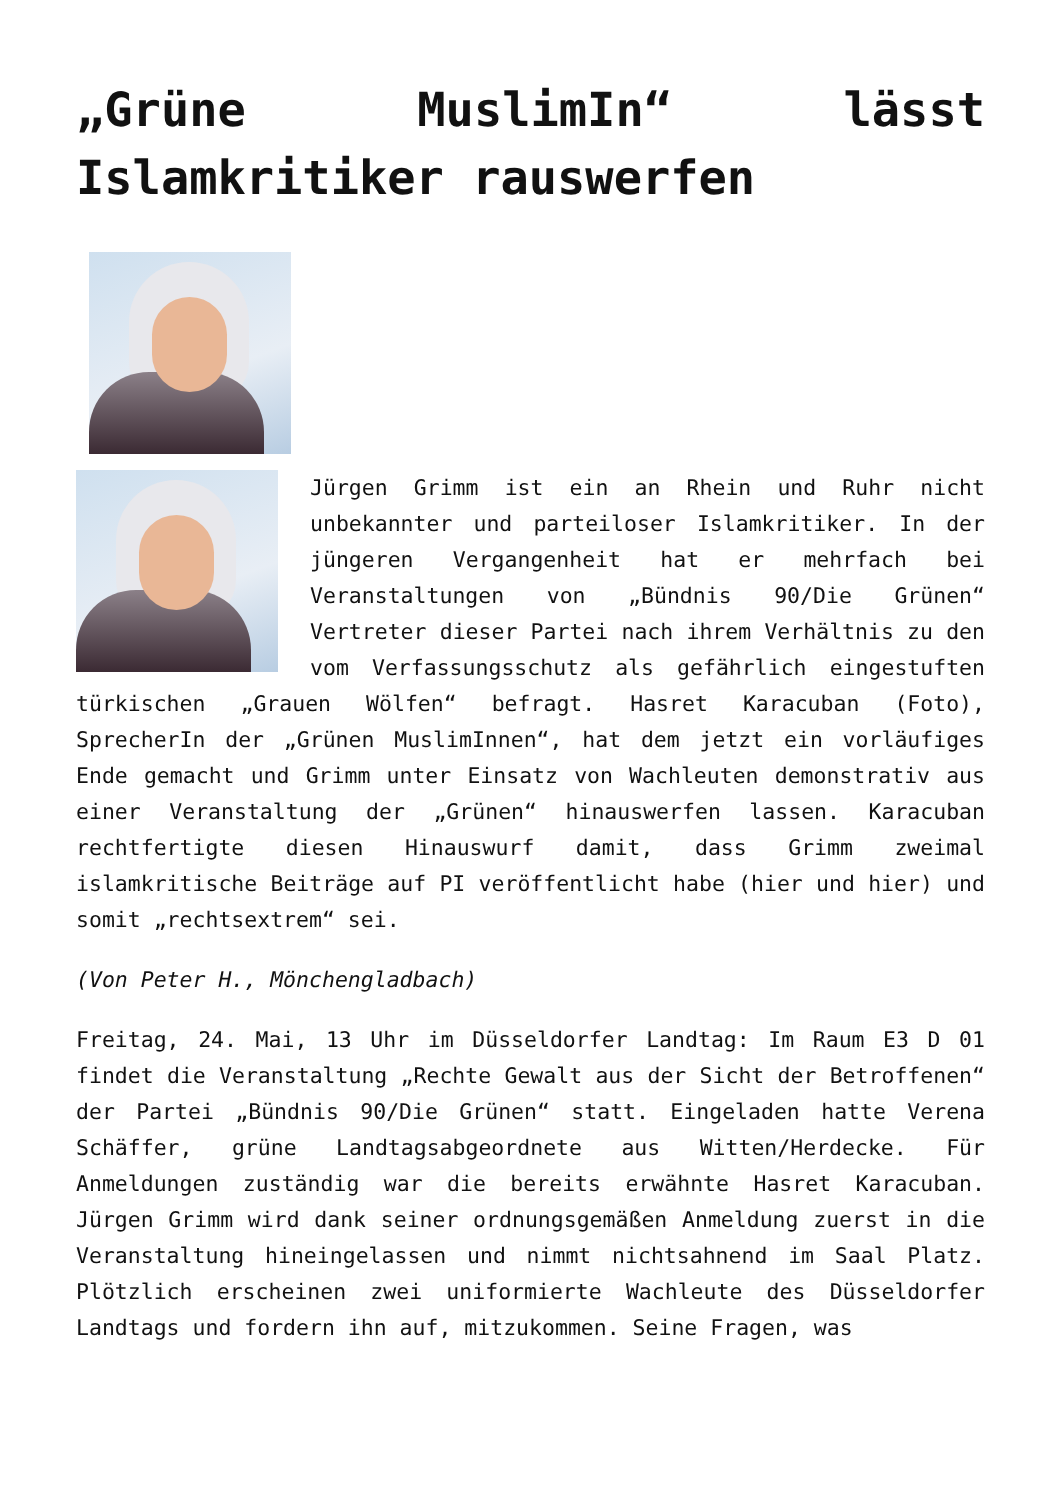„Grüne MuslimIn“ lässt Islamkritiker rauswerfen
Jürgen Grimm ist ein an Rhein und Ruhr nicht unbekannter und parteiloser Islamkritiker. In der jüngeren Vergangenheit hat er mehrfach bei Veranstaltungen von „Bündnis 90/Die Grünen“ Vertreter dieser Partei nach ihrem Verhältnis zu den vom Verfassungsschutz als gefährlich eingestuften türkischen „Grauen Wölfen“ befragt. Hasret Karacuban (Foto), SprecherIn der „Grünen MuslimInnen“, hat dem jetzt ein vorläufiges Ende gemacht und Grimm unter Einsatz von Wachleuten demonstrativ aus einer Veranstaltung der „Grünen“ hinauswerfen lassen. Karacuban rechtfertigte diesen Hinauswurf damit, dass Grimm zweimal islamkritische Beiträge auf PI veröffentlicht habe (hier und hier) und somit „rechtsextrem“ sei.
(Von Peter H., Mönchengladbach)
Freitag, 24. Mai, 13 Uhr im Düsseldorfer Landtag: Im Raum E3 D 01 findet die Veranstaltung „Rechte Gewalt aus der Sicht der Betroffenen“ der Partei „Bündnis 90/Die Grünen“ statt. Eingeladen hatte Verena Schäffer, grüne Landtagsabgeordnete aus Witten/Herdecke. Für Anmeldungen zuständig war die bereits erwähnte Hasret Karacuban. Jürgen Grimm wird dank seiner ordnungsgemäßen Anmeldung zuerst in die Veranstaltung hineingelassen und nimmt nichtsahnend im Saal Platz. Plötzlich erscheinen zwei uniformierte Wachleute des Düsseldorfer Landtags und fordern ihn auf, mitzukommen. Seine Fragen, was